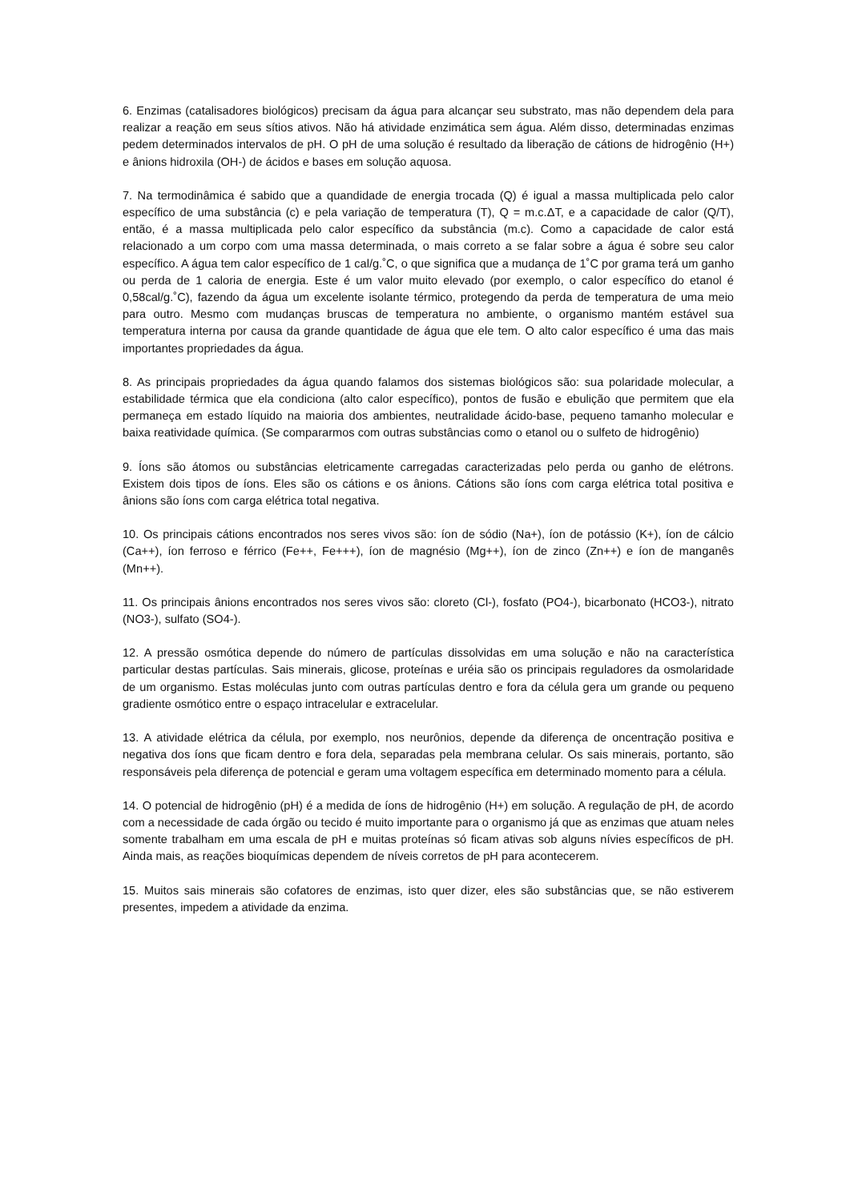6. Enzimas (catalisadores biológicos) precisam da água para alcançar seu substrato, mas não dependem dela para realizar a reação em seus sítios ativos. Não há atividade enzimática sem água. Além disso, determinadas enzimas pedem determinados intervalos de pH. O pH de uma solução é resultado da liberação de cátions de hidrogênio (H+) e ânions hidroxila (OH-) de ácidos e bases em solução aquosa.
7. Na termodinâmica é sabido que a quandidade de energia trocada (Q) é igual a massa multiplicada pelo calor específico de uma substância (c) e pela variação de temperatura (T), Q = m.c.ΔT, e a capacidade de calor (Q/T), então, é a massa multiplicada pelo calor específico da substância (m.c). Como a capacidade de calor está relacionado a um corpo com uma massa determinada, o mais correto a se falar sobre a água é sobre seu calor específico. A água tem calor específico de 1 cal/g.˚C, o que significa que a mudança de 1˚C por grama terá um ganho ou perda de 1 caloria de energia. Este é um valor muito elevado (por exemplo, o calor específico do etanol é 0,58cal/g.˚C), fazendo da água um excelente isolante térmico, protegendo da perda de temperatura de uma meio para outro. Mesmo com mudanças bruscas de temperatura no ambiente, o organismo mantém estável sua temperatura interna por causa da grande quantidade de água que ele tem. O alto calor específico é uma das mais importantes propriedades da água.
8. As principais propriedades da água quando falamos dos sistemas biológicos são: sua polaridade molecular, a estabilidade térmica que ela condiciona (alto calor específico), pontos de fusão e ebulição que permitem que ela permaneça em estado líquido na maioria dos ambientes, neutralidade ácido-base, pequeno tamanho molecular e baixa reatividade química. (Se compararmos com outras substâncias como o etanol ou o sulfeto de hidrogênio)
9. Íons são átomos ou substâncias eletricamente carregadas caracterizadas pelo perda ou ganho de elétrons. Existem dois tipos de íons. Eles são os cátions e os ânions. Cátions são íons com carga elétrica total positiva e ânions são íons com carga elétrica total negativa.
10. Os principais cátions encontrados nos seres vivos são: íon de sódio (Na+), íon de potássio (K+), íon de cálcio (Ca++), íon ferroso e férrico (Fe++, Fe+++), íon de magnésio (Mg++), íon de zinco (Zn++) e íon de manganês (Mn++).
11. Os principais ânions encontrados nos seres vivos são: cloreto (Cl-), fosfato (PO4-), bicarbonato (HCO3-), nitrato (NO3-), sulfato (SO4-).
12. A pressão osmótica depende do número de partículas dissolvidas em uma solução e não na característica particular destas partículas. Sais minerais, glicose, proteínas e uréia são os principais reguladores da osmolaridade de um organismo. Estas moléculas junto com outras partículas dentro e fora da célula gera um grande ou pequeno gradiente osmótico entre o espaço intracelular e extracelular.
13. A atividade elétrica da célula, por exemplo, nos neurônios, depende da diferença de oncentração positiva e negativa dos íons que ficam dentro e fora dela, separadas pela membrana celular. Os sais minerais, portanto, são responsáveis pela diferença de potencial e geram uma voltagem específica em determinado momento para a célula.
14. O potencial de hidrogênio (pH) é a medida de íons de hidrogênio (H+) em solução. A regulação de pH, de acordo com a necessidade de cada órgão ou tecido é muito importante para o organismo já que as enzimas que atuam neles somente trabalham em uma escala de pH e muitas proteínas só ficam ativas sob alguns nívies específicos de pH. Ainda mais, as reações bioquímicas dependem de níveis corretos de pH para acontecerem.
15. Muitos sais minerais são cofatores de enzimas, isto quer dizer, eles são substâncias que, se não estiverem presentes, impedem a atividade da enzima.